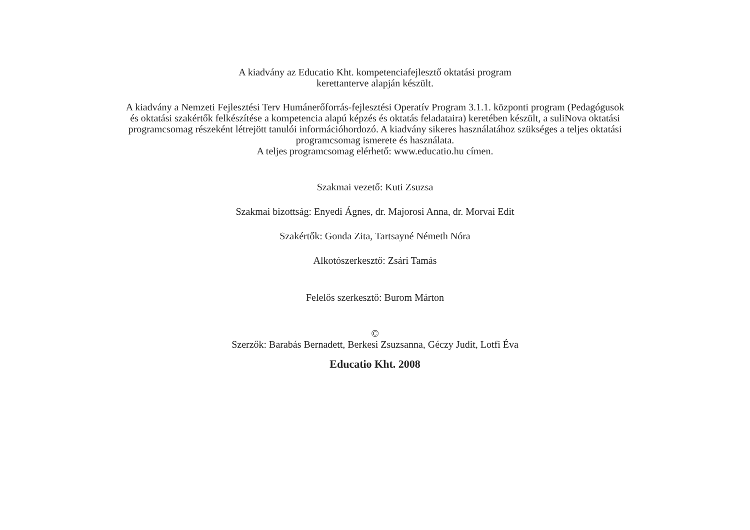A kiadvány az Educatio Kht. kompetenciafejlesztő oktatási program
kerettanterve alapján készült.
A kiadvány a Nemzeti Fejlesztési Terv Humánerőforrás-fejlesztési Operatív Program 3.1.1. központi program (Pedagógusok
és oktatási szakértők felkészítése a kompetencia alapú képzés és oktatás feladataira) keretében készült, a suliNova oktatási
programcsomag részeként létrejött tanulói információhordozó. A kiadvány sikeres használatához szükséges a teljes oktatási
programcsomag ismerete és használata.
A teljes programcsomag elérhető: www.educatio.hu címen.
Szakmai vezető: Kuti Zsuzsa
Szakmai bizottság: Enyedi Ágnes, dr. Majorosi Anna, dr. Morvai Edit
Szakértők: Gonda Zita, Tartsayné Németh Nóra
Alkotószerkesztő: Zsári Tamás
Felelős szerkesztő: Burom Márton
©
Szerzők: Barabás Bernadett, Berkesi Zsuzsanna, Géczy Judit, Lotfi Éva
Educatio Kht. 2008